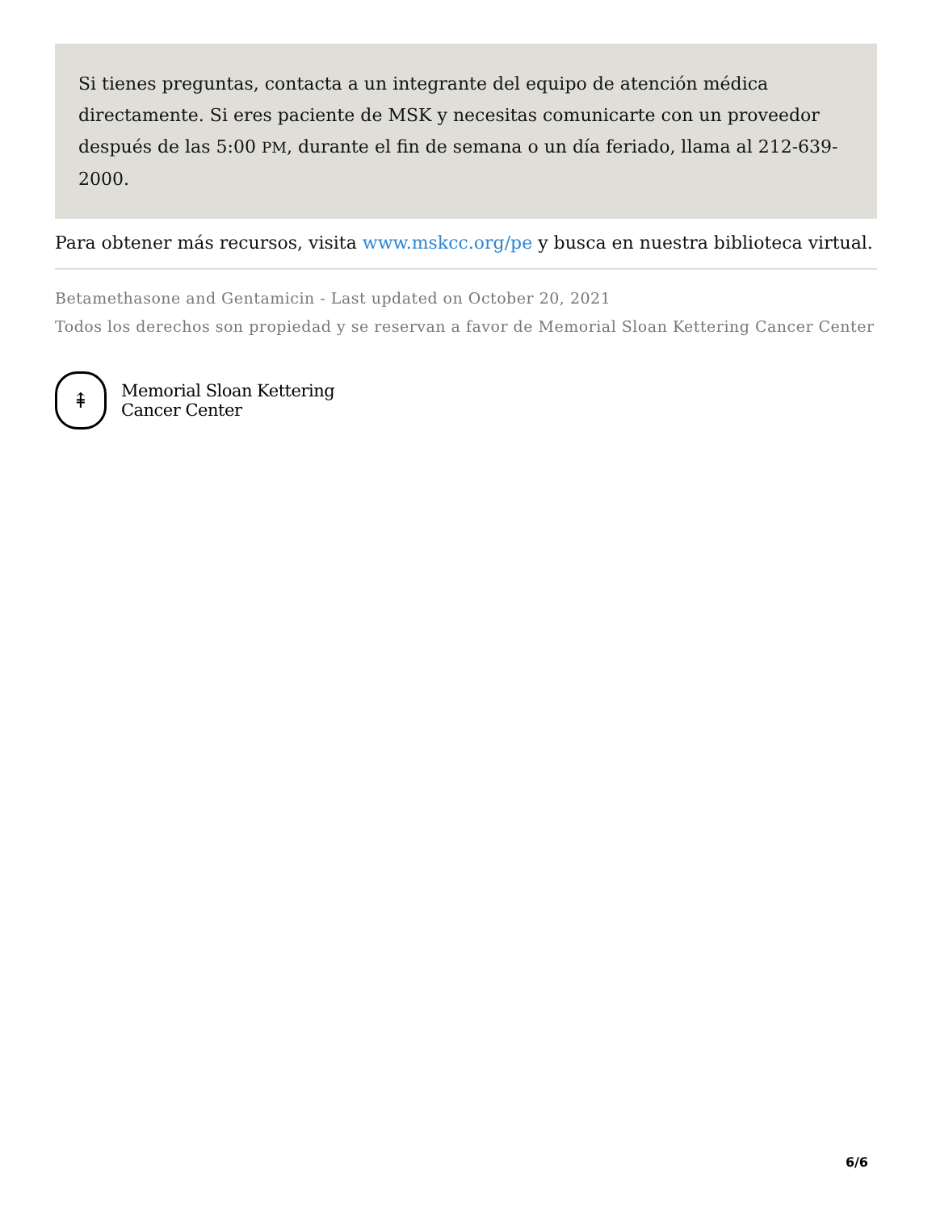Si tienes preguntas, contacta a un integrante del equipo de atención médica directamente. Si eres paciente de MSK y necesitas comunicarte con un proveedor después de las 5:00 PM, durante el fin de semana o un día feriado, llama al 212-639-2000.
Para obtener más recursos, visita www.mskcc.org/pe y busca en nuestra biblioteca virtual.
Betamethasone and Gentamicin - Last updated on October 20, 2021
Todos los derechos son propiedad y se reservan a favor de Memorial Sloan Kettering Cancer Center
⇞
Memorial Sloan Kettering
Cancer Center
6/6